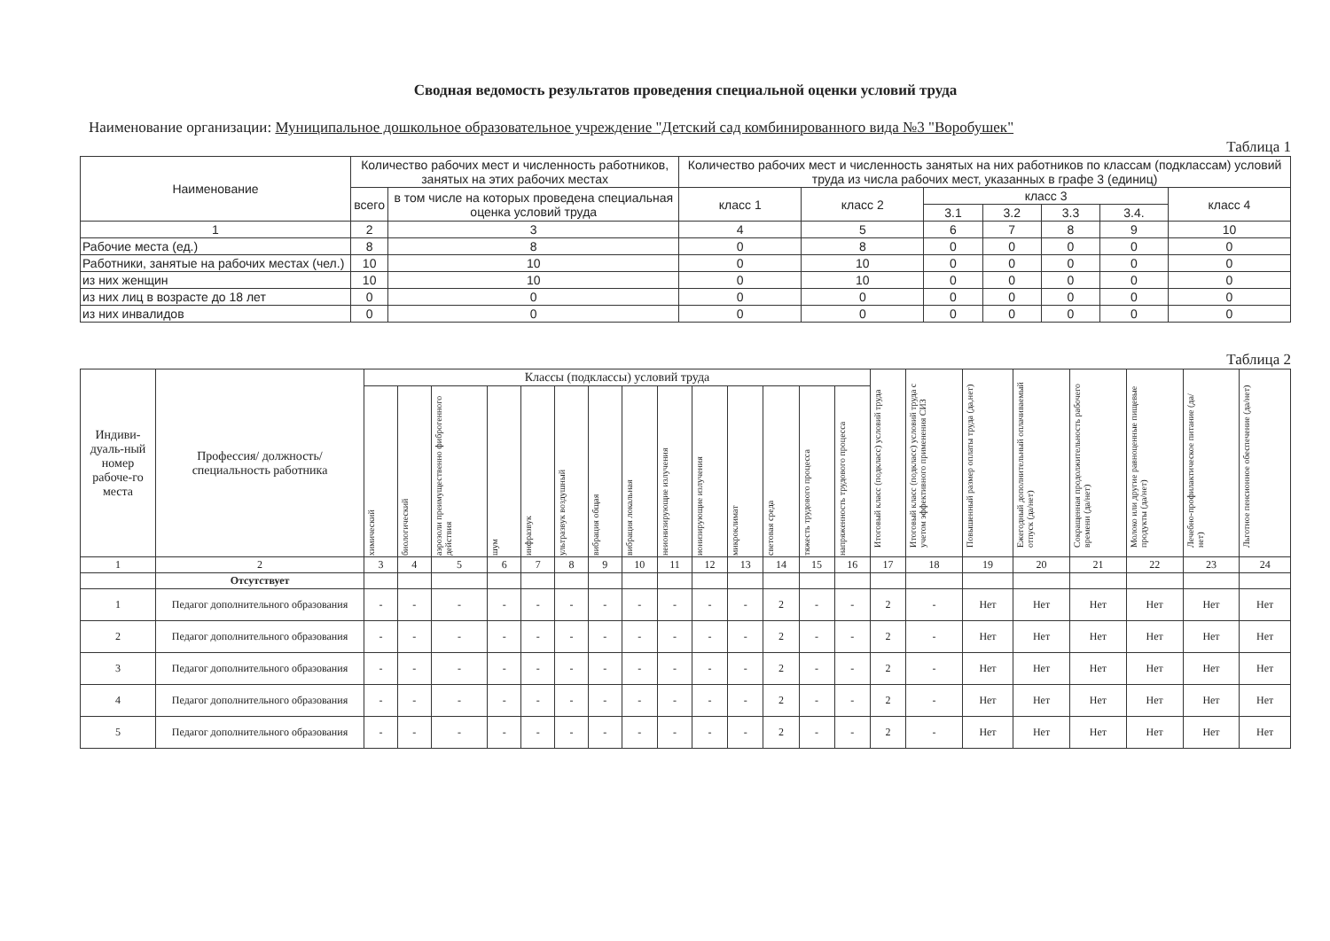Сводная ведомость результатов проведения специальной оценки условий труда
Наименование организации: Муниципальное дошкольное образовательное учреждение "Детский сад комбинированного вида №3 "Воробушек"
Таблица 1
| Наименование | Количество рабочих мест и численность работников, занятых на этих рабочих местах | | Количество рабочих мест и численность занятых на них работников по классам (подклассам) условий труда из числа рабочих мест, указанных в графе 3 (единиц) | | | | | | |
| --- | --- | --- | --- | --- | --- | --- | --- | --- | --- |
| | всего | в том числе на которых проведена специальная оценка условий труда | класс 1 | класс 2 | класс 3 | | | | класс 4 |
| | | | | | 3.1 | 3.2 | 3.3 | 3.4. | |
| 1 | 2 | 3 | 4 | 5 | 6 | 7 | 8 | 9 | 10 |
| Рабочие места (ед.) | 8 | 8 | 0 | 8 | 0 | 0 | 0 | 0 | 0 |
| Работники, занятые на рабочих местах (чел.) | 10 | 10 | 0 | 10 | 0 | 0 | 0 | 0 | 0 |
| из них женщин | 10 | 10 | 0 | 10 | 0 | 0 | 0 | 0 | 0 |
| из них лиц в возрасте до 18 лет | 0 | 0 | 0 | 0 | 0 | 0 | 0 | 0 | 0 |
| из них инвалидов | 0 | 0 | 0 | 0 | 0 | 0 | 0 | 0 | 0 |
Таблица 2
| Индиви-дуаль-ный номер рабоче-го места | Профессия/ должность/ специальность работника | Классы (подклассы) условий труда | | | | | | | | | | | | | | Итоговый класс (подкласс) условий труда | Итоговый класс (подкласс) условий труда с учетом эффективного применения СИЗ | Повышенный размер оплаты труда (да,нет) | Ежегодный дополнительный оплачиваемый отпуск (да/нет) | Сокращенная продолжительность рабочего времени (да/нет) | Молоко или другие равноценные пищевые продукты (да/нет) | Лечебно-профилактическое питание (да/нет) | Льготное пенсионное обеспечение (да/нет) |
| --- | --- | --- | --- | --- | --- | --- | --- | --- | --- | --- | --- | --- | --- | --- | --- | --- | --- | --- | --- | --- | --- | --- | --- |
| | | химический | биологический | аэрозоли преимущественно фиброгенного действия | шум | инфразвук | ультразвук воздушный | вибрация общая | вибрация локальная | неионизирующие излучения | ионизирующие излучения | микроклимат | световая среда | тяжесть трудового процесса | напряженность трудового процесса | | | | | | | | |
| 1 | 2 | 3 | 4 | 5 | 6 | 7 | 8 | 9 | 10 | 11 | 12 | 13 | 14 | 15 | 16 | 17 | 18 | 19 | 20 | 21 | 22 | 23 | 24 |
| | Отсутствует | | | | | | | | | | | | | | | | | | | | | | |
| 1 | Педагог дополнительного образования | - | - | - | - | - | - | - | - | - | - | - | 2 | - | - | 2 | - | Нет | Нет | Нет | Нет | Нет | Нет |
| 2 | Педагог дополнительного образования | - | - | - | - | - | - | - | - | - | - | - | 2 | - | - | 2 | - | Нет | Нет | Нет | Нет | Нет | Нет |
| 3 | Педагог дополнительного образования | - | - | - | - | - | - | - | - | - | - | - | 2 | - | - | 2 | - | Нет | Нет | Нет | Нет | Нет | Нет |
| 4 | Педагог дополнительного образования | - | - | - | - | - | - | - | - | - | - | - | 2 | - | - | 2 | - | Нет | Нет | Нет | Нет | Нет | Нет |
| 5 | Педагог дополнительного образования | - | - | - | - | - | - | - | - | - | - | - | 2 | - | - | 2 | - | Нет | Нет | Нет | Нет | Нет | Нет |